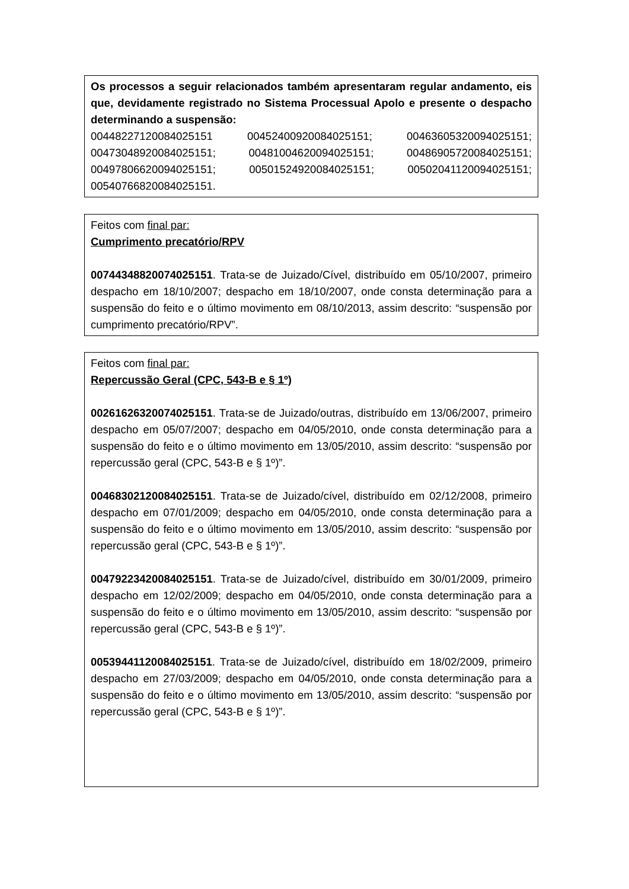Os processos a seguir relacionados também apresentaram regular andamento, eis que, devidamente registrado no Sistema Processual Apolo e presente o despacho determinando a suspensão:
00448227120084025151 00452400920084025151; 00463605320094025151; 00473048920084025151; 00481004620094025151; 00486905720084025151; 00497806620094025151; 00501524920084025151; 00502041120094025151; 00540766820084025151.
Feitos com final par:
Cumprimento precatório/RPV
00744348820074025151. Trata-se de Juizado/Cível, distribuído em 05/10/2007, primeiro despacho em 18/10/2007; despacho em 18/10/2007, onde consta determinação para a suspensão do feito e o último movimento em 08/10/2013, assim descrito: “suspensão por cumprimento precatório/RPV”.
Feitos com final par:
Repercussão Geral (CPC, 543-B e § 1º)
00261626320074025151. Trata-se de Juizado/outras, distribuído em 13/06/2007, primeiro despacho em 05/07/2007; despacho em 04/05/2010, onde consta determinação para a suspensão do feito e o último movimento em 13/05/2010, assim descrito: “suspensão por repercussão geral (CPC, 543-B e § 1º)”.
00468302120084025151. Trata-se de Juizado/cível, distribuído em 02/12/2008, primeiro despacho em 07/01/2009; despacho em 04/05/2010, onde consta determinação para a suspensão do feito e o último movimento em 13/05/2010, assim descrito: “suspensão por repercussão geral (CPC, 543-B e § 1º)”.
00479223420084025151. Trata-se de Juizado/cível, distribuído em 30/01/2009, primeiro despacho em 12/02/2009; despacho em 04/05/2010, onde consta determinação para a suspensão do feito e o último movimento em 13/05/2010, assim descrito: “suspensão por repercussão geral (CPC, 543-B e § 1º)”.
00539441120084025151. Trata-se de Juizado/cível, distribuído em 18/02/2009, primeiro despacho em 27/03/2009; despacho em 04/05/2010, onde consta determinação para a suspensão do feito e o último movimento em 13/05/2010, assim descrito: “suspensão por repercussão geral (CPC, 543-B e § 1º)”.